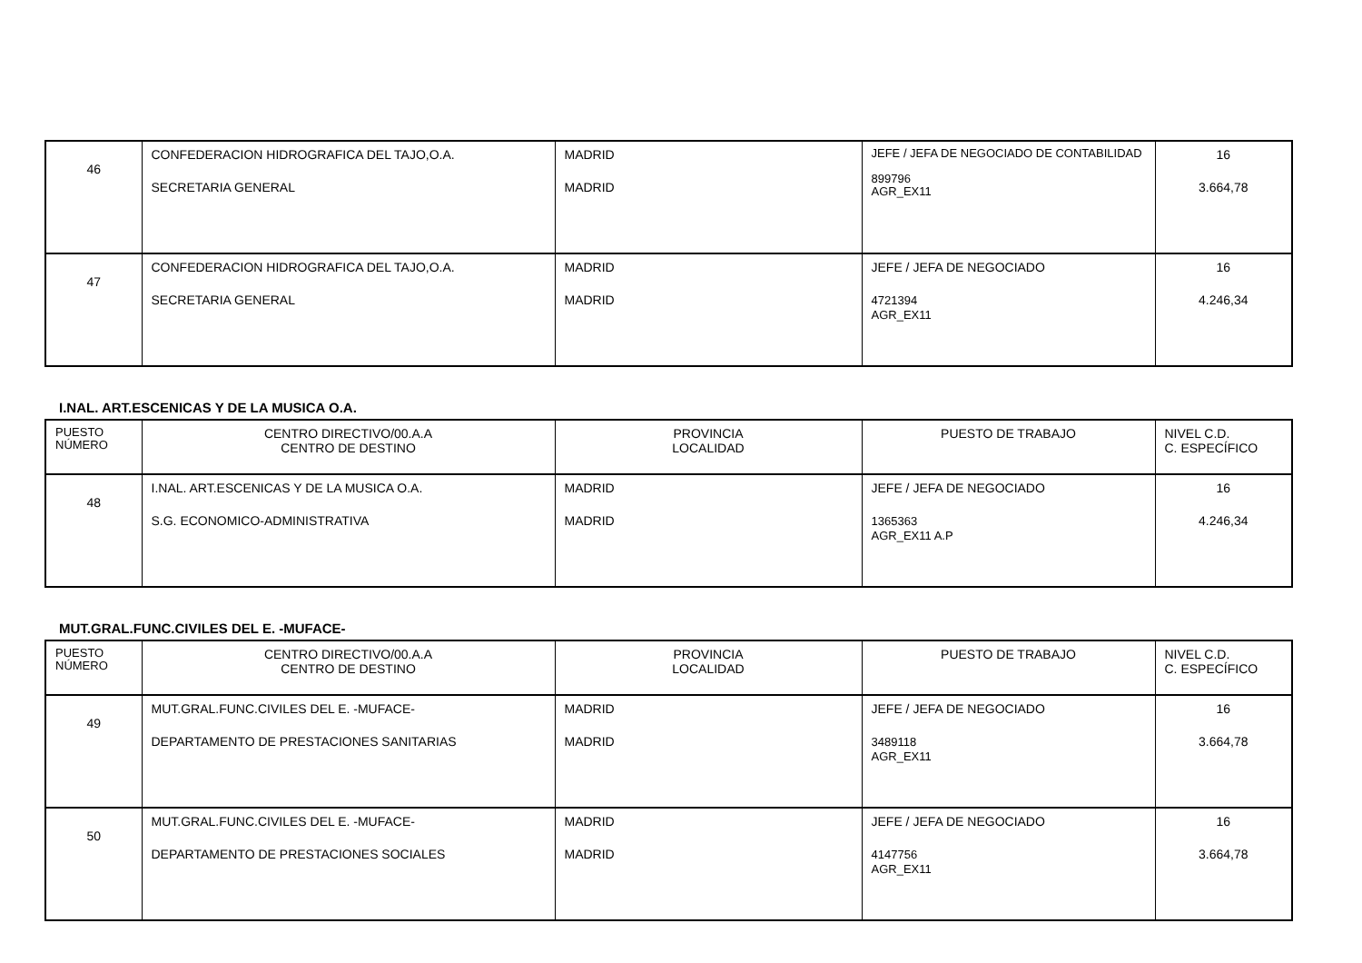| 46 | CONFEDERACION HIDROGRAFICA DEL TAJO,O.A. SECRETARIA GENERAL | MADRID MADRID | JEFE / JEFA DE NEGOCIADO DE CONTABILIDAD 899796 AGR_EX11 | 16 3.664,78 |
| 47 | CONFEDERACION HIDROGRAFICA DEL TAJO,O.A. SECRETARIA GENERAL | MADRID MADRID | JEFE / JEFA DE NEGOCIADO 4721394 AGR_EX11 | 16 4.246,34 |
I.NAL. ART.ESCENICAS Y DE LA MUSICA O.A.
| PUESTO NÚMERO | CENTRO DIRECTIVO/00.A.A CENTRO DE DESTINO | PROVINCIA LOCALIDAD | PUESTO DE TRABAJO | NIVEL C.D. C. ESPECÍFICO |
| --- | --- | --- | --- | --- |
| 48 | I.NAL. ART.ESCENICAS Y DE LA MUSICA O.A. S.G. ECONOMICO-ADMINISTRATIVA | MADRID MADRID | JEFE / JEFA DE NEGOCIADO 1365363 AGR_EX11 A.P | 16 4.246,34 |
MUT.GRAL.FUNC.CIVILES DEL E. -MUFACE-
| PUESTO NÚMERO | CENTRO DIRECTIVO/00.A.A CENTRO DE DESTINO | PROVINCIA LOCALIDAD | PUESTO DE TRABAJO | NIVEL C.D. C. ESPECÍFICO |
| --- | --- | --- | --- | --- |
| 49 | MUT.GRAL.FUNC.CIVILES DEL E. -MUFACE- DEPARTAMENTO DE PRESTACIONES SANITARIAS | MADRID MADRID | JEFE / JEFA DE NEGOCIADO 3489118 AGR_EX11 | 16 3.664,78 |
| 50 | MUT.GRAL.FUNC.CIVILES DEL E. -MUFACE- DEPARTAMENTO DE PRESTACIONES SOCIALES | MADRID MADRID | JEFE / JEFA DE NEGOCIADO 4147756 AGR_EX11 | 16 3.664,78 |